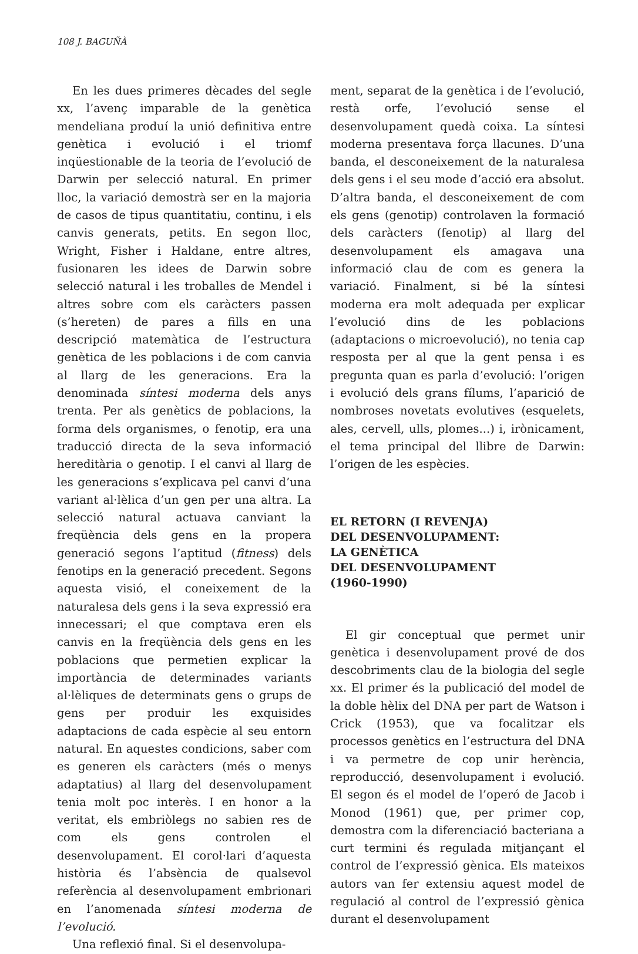108 J. BAGUÑÀ
En les dues primeres dècades del segle xx, l’avenç imparable de la genètica mendeliana produí la unió definitiva entre genètica i evolució i el triomf inqüestionable de la teoria de l’evolució de Darwin per selecció natural. En primer lloc, la variació demostrà ser en la majoria de casos de tipus quantitatiu, continu, i els canvis generats, petits. En segon lloc, Wright, Fisher i Haldane, entre altres, fusionaren les idees de Darwin sobre selecció natural i les troballes de Mendel i altres sobre com els caràcters passen (s’hereten) de pares a fills en una descripció matemàtica de l’estructura genètica de les poblacions i de com canvia al llarg de les generacions. Era la denominada síntesi moderna dels anys trenta. Per als genètics de poblacions, la forma dels organismes, o fenotip, era una traducció directa de la seva informació hereditària o genotip. I el canvi al llarg de les generacions s’explicava pel canvi d’una variant al·lèlica d’un gen per una altra. La selecció natural actuava canviant la freqüència dels gens en la propera generació segons l’aptitud (fitness) dels fenotips en la generació precedent. Segons aquesta visió, el coneixement de la naturalesa dels gens i la seva expressió era innecessari; el que comptava eren els canvis en la freqüència dels gens en les poblacions que permetien explicar la importància de determinades variants al·lèliques de determinats gens o grups de gens per produir les exquisides adaptacions de cada espècie al seu entorn natural. En aquestes condicions, saber com es generen els caràcters (més o menys adaptatius) al llarg del desenvolupament tenia molt poc interès. I en honor a la veritat, els embriòlegs no sabien res de com els gens controlen el desenvolupament. El corol·lari d’aquesta història és l’absència de qualsevol referència al desenvolupament embrionari en l’anomenada síntesi moderna de l’evolució.
Una reflexió final. Si el desenvolupa-
ment, separat de la genètica i de l’evolució, restà orfe, l’evolució sense el desenvolupament quedà coixa. La síntesi moderna presentava força llacunes. D’una banda, el desconeixement de la naturalesa dels gens i el seu mode d’acció era absolut. D’altra banda, el desconeixement de com els gens (genotip) controlaven la formació dels caràcters (fenotip) al llarg del desenvolupament els amagava una informació clau de com es genera la variació. Finalment, si bé la síntesi moderna era molt adequada per explicar l’evolució dins de les poblacions (adaptacions o microevolució), no tenia cap resposta per al que la gent pensa i es pregunta quan es parla d’evolució: l’origen i evolució dels grans fílums, l’aparició de nombroses novetats evolutives (esquelets, ales, cervell, ulls, plomes...) i, irònicament, el tema principal del llibre de Darwin: l’origen de les espècies.
EL RETORN (I REVENJA)
DEL DESENVOLUPAMENT:
LA GENÈTICA
DEL DESENVOLUPAMENT
(1960-1990)
El gir conceptual que permet unir genètica i desenvolupament prové de dos descobriments clau de la biologia del segle xx. El primer és la publicació del model de la doble hèlix del DNA per part de Watson i Crick (1953), que va focalitzar els processos genètics en l’estructura del DNA i va permetre de cop unir herència, reproducció, desenvolupament i evolució. El segon és el model de l’operó de Jacob i Monod (1961) que, per primer cop, demostra com la diferenciació bacteriana a curt termini és regulada mitjançant el control de l’expressió gènica. Els mateixos autors van fer extensiu aquest model de regulació al control de l’expressió gènica durant el desenvolupament